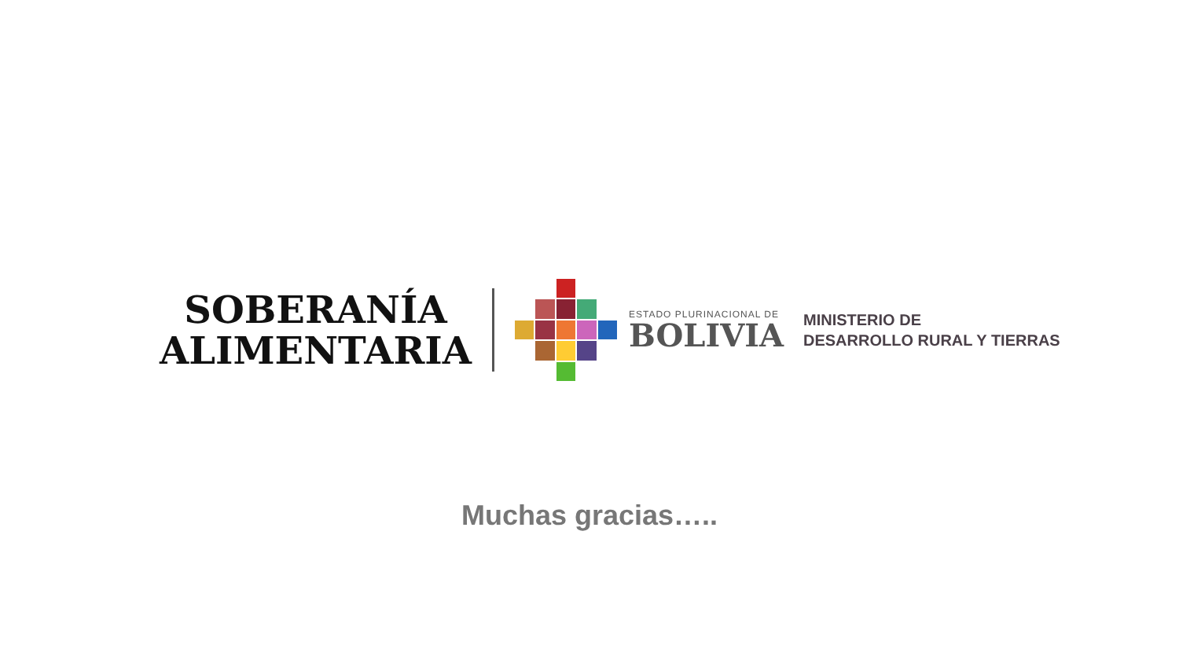SOBERANÍA
ALIMENTARIA
ESTADO PLURINACIONAL DE
BOLIVIA
MINISTERIO DE
DESARROLLO RURAL Y TIERRAS
Muchas gracias…..